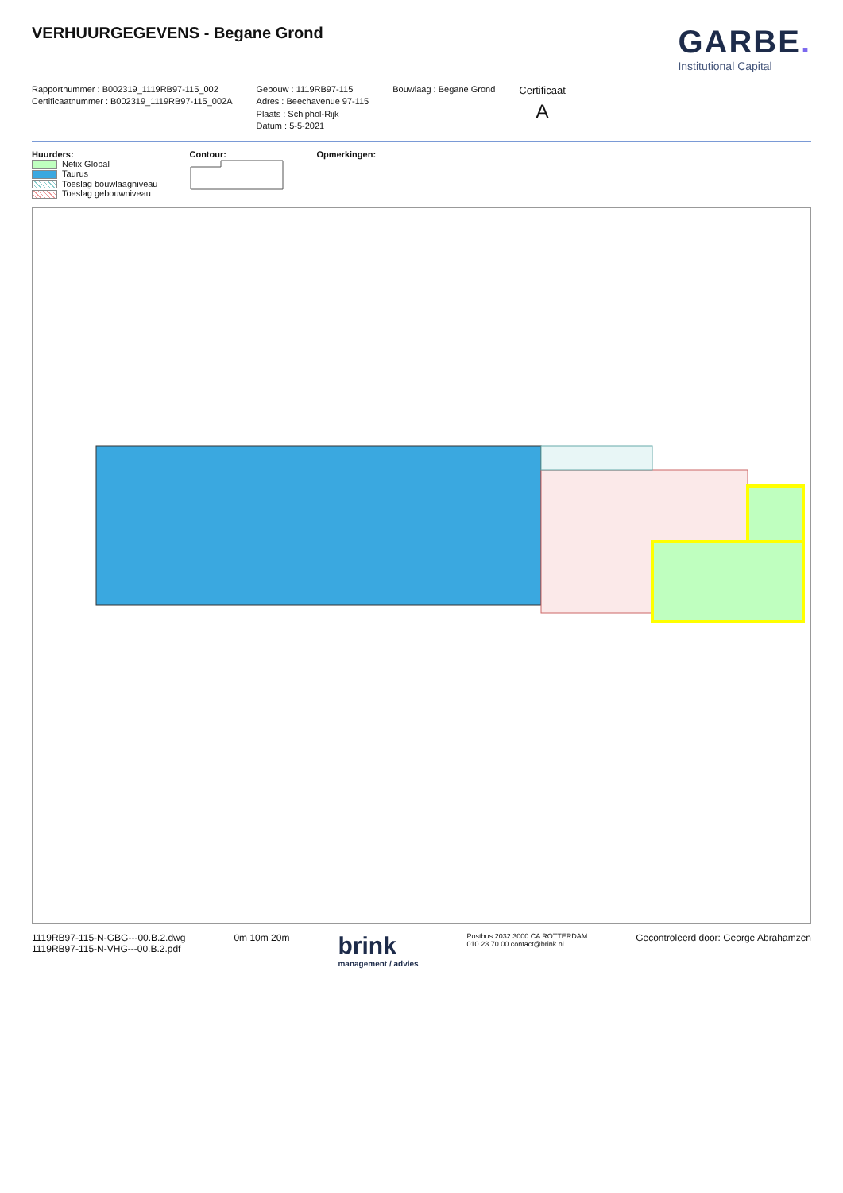VERHUURGEGEVENS - Begane Grond
GARBE.
Institutional Capital
Rapportnummer : B002319_1119RB97-115_002
Certificaatnummer : B002319_1119RB97-115_002A
Gebouw : 1119RB97-115
Adres : Beechavenue 97-115
Plaats : Schiphol-Rijk
Datum : 5-5-2021
Bouwlaag : Begane Grond
Certificaat
A
Huurders:
Netix Global
Taurus
Toeslag bouwlaagniveau
Toeslag gebouwniveau
Contour:
Opmerkingen:
1119RB97-115-N-GBG---00.B.2.dwg
1119RB97-115-N-VHG---00.B.2.pdf
0m 10m 20m
brink
management / advies
Postbus 2032 3000 CA ROTTERDAM
010 23 70 00 contact@brink.nl
Gecontroleerd door: George Abrahamzen